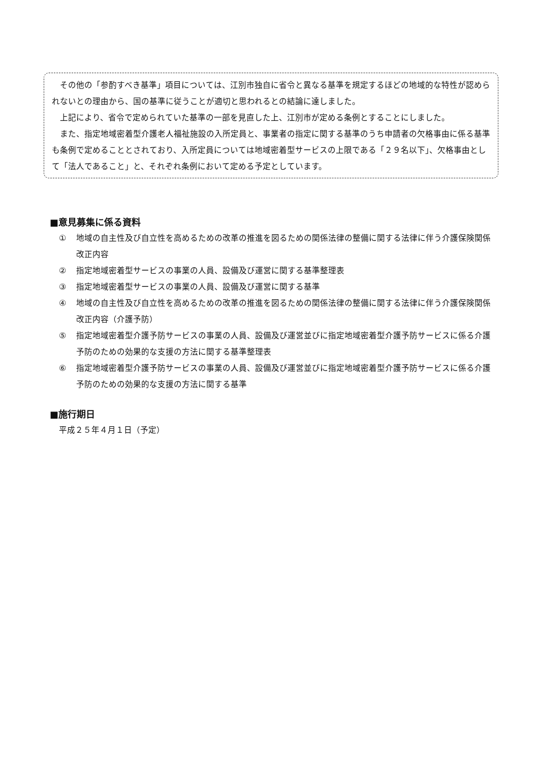その他の「参酌すべき基準」項目については、江別市独自に省令と異なる基準を規定するほどの地域的な特性が認められないとの理由から、国の基準に従うことが適切と思われるとの結論に達しました。
上記により、省令で定められていた基準の一部を見直した上、江別市が定める条例とすることにしました。
また、指定地域密着型介護老人福祉施設の入所定員と、事業者の指定に関する基準のうち申請者の欠格事由に係る基準も条例で定めることとされており、入所定員については地域密着型サービスの上限である「２９名以下」、欠格事由として「法人であること」と、それぞれ条例において定める予定としています。
■意見募集に係る資料
① 地域の自主性及び自立性を高めるための改革の推進を図るための関係法律の整備に関する法律に伴う介護保険関係改正内容
② 指定地域密着型サービスの事業の人員、設備及び運営に関する基準整理表
③ 指定地域密着型サービスの事業の人員、設備及び運営に関する基準
④ 地域の自主性及び自立性を高めるための改革の推進を図るための関係法律の整備に関する法律に伴う介護保険関係改正内容（介護予防）
⑤ 指定地域密着型介護予防サービスの事業の人員、設備及び運営並びに指定地域密着型介護予防サービスに係る介護予防のための効果的な支援の方法に関する基準整理表
⑥ 指定地域密着型介護予防サービスの事業の人員、設備及び運営並びに指定地域密着型介護予防サービスに係る介護予防のための効果的な支援の方法に関する基準
■施行期日
平成２５年４月１日（予定）